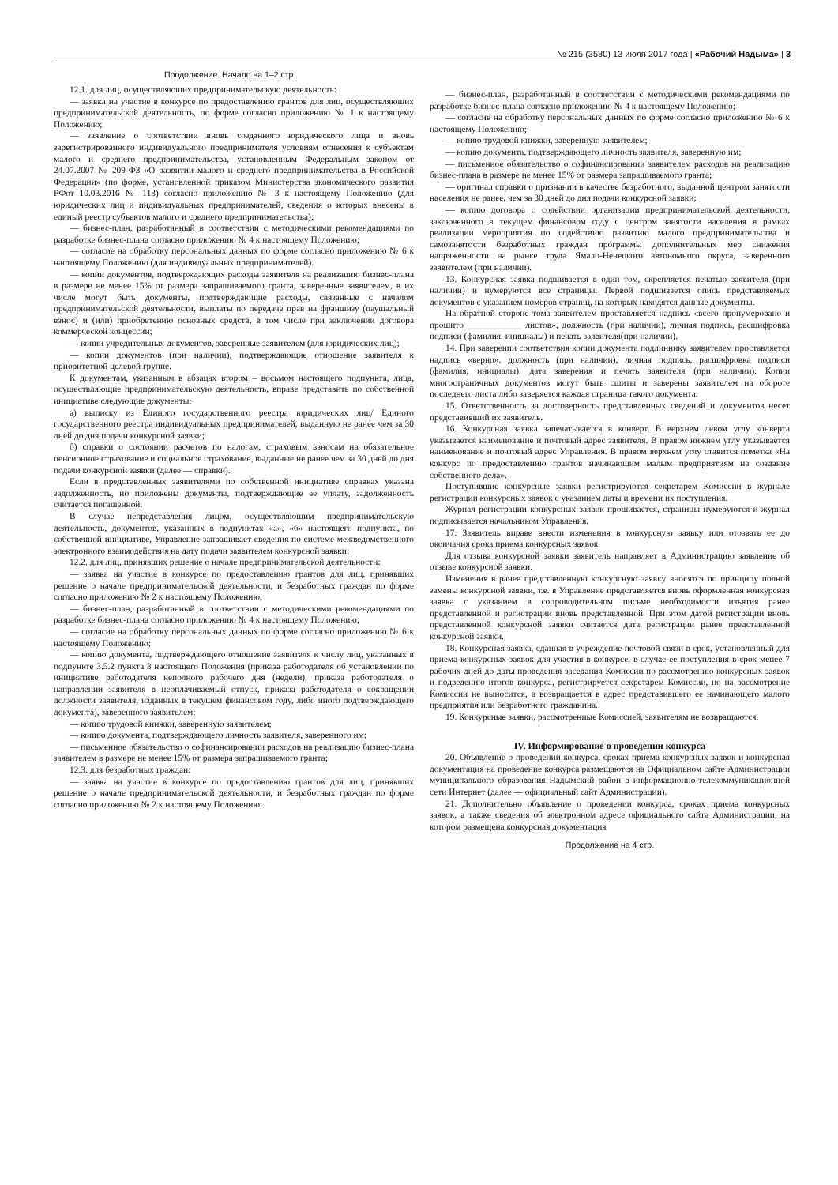№ 215 (3580) 13 июля 2017 года | «Рабочий Надыма» | 3
Продолжение. Начало на 1–2 стр.
12.1. для лиц, осуществляющих предпринимательскую деятельность:
— заявка на участие в конкурсе по предоставлению грантов для лиц, осуществляющих предпринимательской деятельность, по форме согласно приложению № 1 к настоящему Положению;
— заявление о соответствии вновь созданного юридического лица и вновь зарегистрированного индивидуального предпринимателя условиям отнесения к субъектам малого и среднего предпринимательства, установленным Федеральным законом от 24.07.2007 № 209-ФЗ «О развитии малого и среднего предпринимательства в Российской Федерации» (по форме, установленной приказом Министерства экономического развития РФот 10.03.2016 № 113) согласно приложению № 3 к настоящему Положению (для юридических лиц и индивидуальных предпринимателей, сведения о которых внесены в единый реестр субъектов малого и среднего предпринимательства);
— бизнес-план, разработанный в соответствии с методическими рекомендациями по разработке бизнес-плана согласно приложению № 4 к настоящему Положению;
— согласие на обработку персональных данных по форме согласно приложению № 6 к настоящему Положению (для индивидуальных предпринимателей).
— копии документов, подтверждающих расходы заявителя на реализацию бизнес-плана в размере не менее 15% от размера запрашиваемого гранта, заверенные заявителем, в их числе могут быть документы, подтверждающие расходы, связанные с началом предпринимательской деятельности, выплаты по передаче прав на франшизу (паушальный взнос) и (или) приобретению основных средств, в том числе при заключении договора коммерческой концессии;
— копии учредительных документов, заверенные заявителем (для юридических лиц);
— копии документов (при наличии), подтверждающие отношение заявителя к приоритетной целевой группе.
К документам, указанным в абзацах втором – восьмом настоящего подпункта, лица, осуществляющие предпринимательскую деятельность, вправе представить по собственной инициативе следующие документы:
а) выписку из Единого государственного реестра юридических лиц/ Единого государственного реестра индивидуальных предпринимателей, выданную не ранее чем за 30 дней до дня подачи конкурсной заявки;
б) справки о состоянии расчетов по налогам, страховым взносам на обязательное пенсионное страхование и социальное страхование, выданные не ранее чем за 30 дней до дня подачи конкурсной заявки (далее — справки).
Если в представленных заявителями по собственной инициативе справках указана задолженность, но приложены документы, подтверждающие ее уплату, задолженность считается погашенной.
В случае непредставления лицом, осуществляющим предпринимательскую деятельность, документов, указанных в подпунктах «а», «б» настоящего подпункта, по собственной инициативе, Управление запрашивает сведения по системе межведомственного электронного взаимодействия на дату подачи заявителем конкурсной заявки;
12.2. для лиц, принявших решение о начале предпринимательской деятельности:
— заявка на участие в конкурсе по предоставлению грантов для лиц, принявших решение о начале предпринимательской деятельности, и безработных граждан по форме согласно приложению № 2 к настоящему Положению;
— бизнес-план, разработанный в соответствии с методическими рекомендациями по разработке бизнес-плана согласно приложению № 4 к настоящему Положению;
— согласие на обработку персональных данных по форме согласно приложению № 6 к настоящему Положению;
— копию документа, подтверждающего отношение заявителя к числу лиц, указанных в подпункте 3.5.2 пункта 3 настоящего Положения (приказа работодателя об установлении по инициативе работодателя неполного рабочего дня (недели), приказа работодателя о направлении заявителя в неоплачиваемый отпуск, приказа работодателя о сокращении должности заявителя, изданных в текущем финансовом году, либо иного подтверждающего документа), заверенного заявителем;
— копию трудовой книжки, заверенную заявителем;
— копию документа, подтверждающего личность заявителя, заверенного им;
— письменное обязательство о софинансировании расходов на реализацию бизнес-плана заявителем в размере не менее 15% от размера запрашиваемого гранта;
12.3. для безработных граждан:
— заявка на участие в конкурсе по предоставлению грантов для лиц, принявших решение о начале предпринимательской деятельности, и безработных граждан по форме согласно приложению № 2 к настоящему Положению;
— бизнес-план, разработанный в соответствии с методическими рекомендациями по разработке бизнес-плана согласно приложению № 4 к настоящему Положению;
— согласие на обработку персональных данных по форме согласно приложению № 6 к настоящему Положению;
— копию трудовой книжки, заверенную заявителем;
— копию документа, подтверждающего личность заявителя, заверенную им;
— письменное обязательство о софинансировании заявителем расходов на реализацию бизнес-плана в размере не менее 15% от размера запрашиваемого гранта;
— оригинал справки о признании в качестве безработного, выданной центром занятости населения не ранее, чем за 30 дней до дня подачи конкурсной заявки;
— копию договора о содействии организации предпринимательской деятельности, заключенного в текущем финансовом году с центром занятости населения в рамках реализации мероприятия по содействию развитию малого предпринимательства и самозанятости безработных граждан программы дополнительных мер снижения напряженности на рынке труда Ямало-Ненецкого автономного округа, заверенного заявителем (при наличии).
13. Конкурсная заявка подшивается в один том, скрепляется печатью заявителя (при наличии) и нумеруются все страницы. Первой подшивается опись представляемых документов с указанием номеров страниц, на которых находятся данные документы.
На обратной стороне тома заявителем проставляется надпись «всего пронумеровано и прошито ____________ листов», должность (при наличии), личная подпись, расшифровка подписи (фамилия, инициалы) и печать заявителя(при наличии).
14. При заверении соответствия копии документа подлиннику заявителем проставляется надпись «верно», должность (при наличии), личная подпись, расшифровка подписи (фамилия, инициалы), дата заверения и печать заявителя (при наличии). Копии многостраничных документов могут быть сшиты и заверены заявителем на обороте последнего листа либо заверяется каждая страница такого документа.
15. Ответственность за достоверность представленных сведений и документов несет представивший их заявитель.
16. Конкурсная заявка запечатывается в конверт. В верхнем левом углу конверта указывается наименование и почтовый адрес заявителя. В правом нижнем углу указывается наименование и почтовый адрес Управления. В правом верхнем углу ставится пометка «На конкурс по предоставлению грантов начинающим малым предприятиям на создание собственного дела».
Поступившие конкурсные заявки регистрируются секретарем Комиссии в журнале регистрации конкурсных заявок с указанием даты и времени их поступления.
Журнал регистрации конкурсных заявок прошивается, страницы нумеруются и журнал подписывается начальником Управления.
17. Заявитель вправе внести изменения в конкурсную заявку или отозвать ее до окончания срока приема конкурсных заявок.
Для отзыва конкурсной заявки заявитель направляет в Администрацию заявление об отзыве конкурсной заявки.
Изменения в ранее представленную конкурсную заявку вносятся по принципу полной замены конкурсной заявки, т.е. в Управление представляется вновь оформленная конкурсная заявка с указанием в сопроводительном письме необходимости изъятия ранее представленной и регистрации вновь представленной. При этом датой регистрации вновь представленной конкурсной заявки считается дата регистрации ранее представленной конкурсной заявки.
18. Конкурсная заявка, сданная в учреждение почтовой связи в срок, установленный для приема конкурсных заявок для участия в конкурсе, в случае ее поступления в срок менее 7 рабочих дней до даты проведения заседания Комиссии по рассмотрению конкурсных заявок и подведению итогов конкурса, регистрируется секретарем Комиссии, но на рассмотрение Комиссии не выносится, а возвращается в адрес представившего ее начинающего малого предприятия или безработного гражданина.
19. Конкурсные заявки, рассмотренные Комиссией, заявителям не возвращаются.
IV. Информирование о проведении конкурса
20. Объявление о проведении конкурса, сроках приема конкурсных заявок и конкурсная документация на проведение конкурса размещаются на Официальном сайте Администрации муниципального образования Надымский район в информационно-телекоммуникационной сети Интернет (далее — официальный сайт Администрации).
21. Дополнительно объявление о проведении конкурса, сроках приема конкурсных заявок, а также сведения об электронном адресе официального сайта Администрации, на котором размещена конкурсная документация
Продолжение на 4 стр.